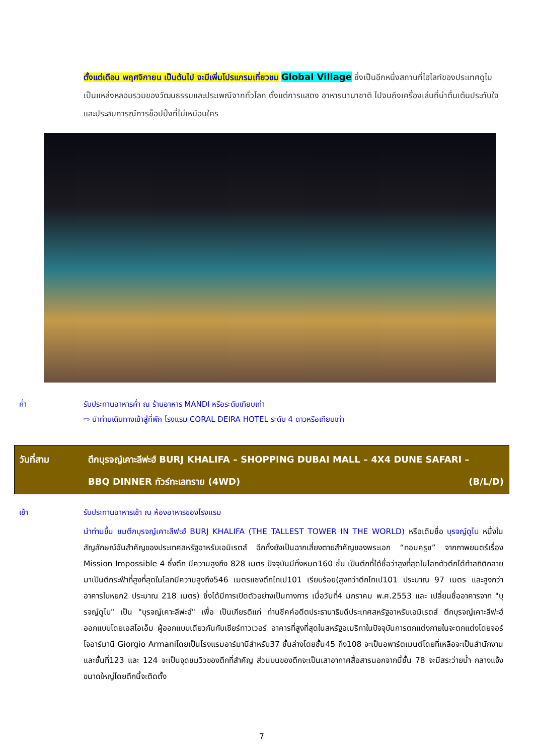ตั้งแต่เดือน พฤศจิกายน เป็นต้นไป จะมีเพิ่มโปรแกรมเที่ยวชม Global Village ซึ่งเป็นอีกหนึ่งสถานที่ไฮไลท์ของประเทศดูไบเป็นแหล่งหลอมรวมของวัฒนธรรมและประเพณีจากทั่วโลก ตั้งแต่การแสดง อาหารนานาชาติ ไปจนถึงเครื่องเล่นที่น่าตื่นเต้นประทับใจและประสบการณ์การช็อปปิ้งที่ไม่เหมือนใคร
ค่ำ รับประทานอาหารค่ำ ณ ร้านอาหาร MANDI หรือระดับเทียบเท่า
⇨ นำท่านเดินทางเข้าสู่ที่พัก โรงแรม CORAL DEIRA HOTEL ระดับ 4 ดาวหรือเทียบเท่า
วันที่สาม ตึกบุรจญ์เคาะลีฟะฮ์ BURJ KHALIFA – SHOPPING DUBAI MALL – 4X4 DUNE SAFARI –
BBQ DINNER ทัวร์ทะเลทราย (4WD) (B/L/D)
เช้า รับประทานอาหารเช้า ณ ห้องอาหารของโรงแรม
นำท่านขึ้น ชมตึกบุรจญ์เคาะลีฟะฮ์ BURJ KHALIFA (THE TALLEST TOWER IN THE WORLD) หรือเดิมชื่อ บุรจญ์ดูไบ หนึ่งในสัญลักษณ์อันสำคัญของประเทศสหรัฐอาหรับเอมิเรตส์ อีกทั้งยังเป็นฉากเสี่ยงตายสำคัญของพระเอก “ทอมครูซ” จากภาพยนตร์เรื่อง Mission Impossible 4 ซึ่งตึก มีความสูงถึง 828 เมตร ปัจจุบันมีทั้งหมด160 ชั้น เป็นตึกที่ได้ชื่อว่าสูงที่สุดในโลกตัวตึกได้ทำสถิติกลายมาเป็นตึกระฟ้าที่สูงที่สุดในโลกมีความสูงถึง546 เมตรแซงตึกไทเป101 เรียบร้อย(สูงกว่าตึกไทเป101 ประมาณ 97 เมตร และสูงกว่าอาคารใบหยก2 ประมาณ 218 เมตร) ซึ่งได้มีการเปิดตัวอย่างเป็นทางการ เมื่อวันที่4 มกราคม พ.ศ.2553 และ เปลี่ยนชื่ออาคารจาก "บุรจญ์ดูไบ" เป็น "บุรจญ์เคาะลีฟะฮ์" เพื่อ เป็นเกียรติแก่ ท่านชีคค์อดีตประธานาธิบดีประเทศสหรัฐอาหรับเอมิเรตส์ ตึกบุรจญ์เคาะลีฟะฮ์ออกแบบโดยเอสโอเอ็ม ผู้ออกแบบเดียวกันกับเซียร์ทาวเวอร์ อาคารที่สูงที่สุดในสหรัฐอเมริกาในปัจจุบันการตกแต่งภายในจะตกแต่งโดยจอร์โจอาร์มานี Giorgio Armaniโดยเป็นโรงแรมอาร์มานีสำหรับ37 ชั้นล่างโดยชั้น45 ถึง108 จะเป็นอพาร์ตเมนต์โดยที่เหลือจะเป็นสำนักงานและชั้นที่123 และ 124 จะเป็นจุดชมวิวของตึกที่สำคัญ ส่วนบนของตึกจะเป็นเสาอากาศสื่อสารนอกจากนี้ชั้น 78 จะมีสระว่ายน้ำ กลางแจ้งขนาดใหญ่โดยตึกนี้จะติดตั้ง
7